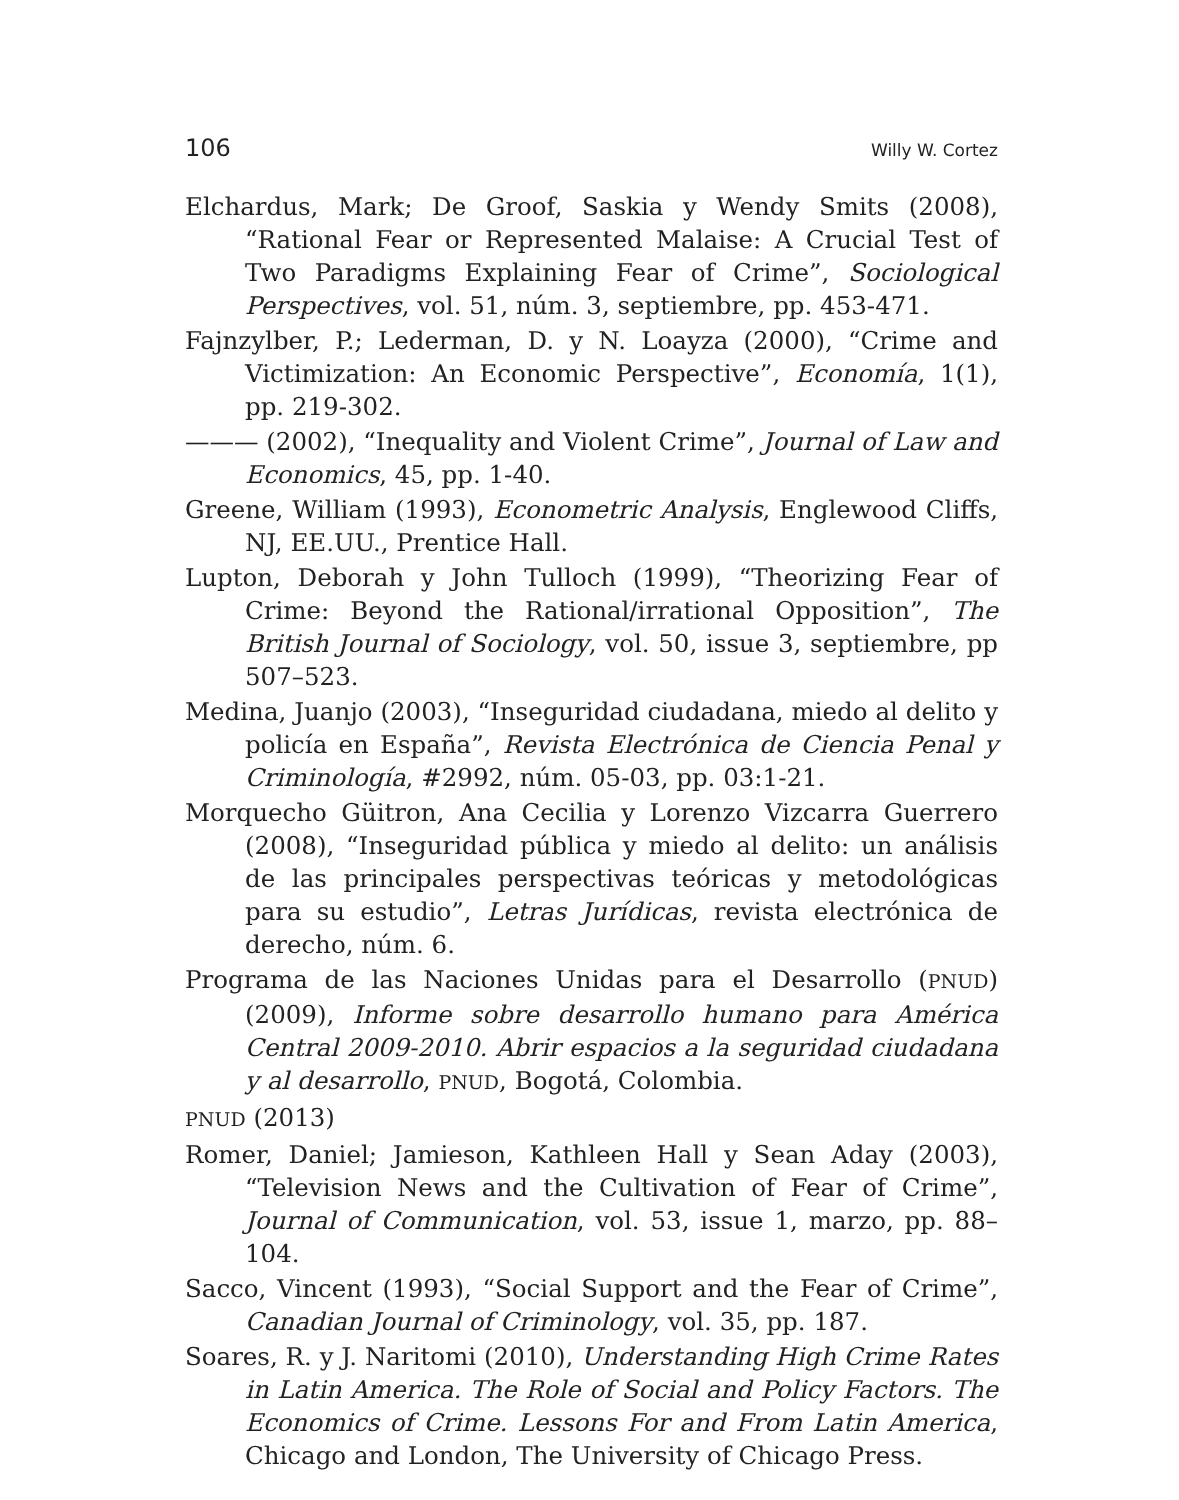106 Willy W. Cortez
Elchardus, Mark; De Groof, Saskia y Wendy Smits (2008), “Rational Fear or Represented Malaise: A Crucial Test of Two Paradigms Explaining Fear of Crime”, Sociological Perspectives, vol. 51, núm. 3, septiembre, pp. 453-471.
Fajnzylber, P.; Lederman, D. y N. Loayza (2000), “Crime and Victimization: An Economic Perspective”, Economía, 1(1), pp. 219-302.
——— (2002), “Inequality and Violent Crime”, Journal of Law and Economics, 45, pp. 1-40.
Greene, William (1993), Econometric Analysis, Englewood Cliffs, NJ, EE.UU., Prentice Hall.
Lupton, Deborah y John Tulloch (1999), “Theorizing Fear of Crime: Beyond the Rational/irrational Opposition”, The British Journal of Sociology, vol. 50, issue 3, septiembre, pp 507–523.
Medina, Juanjo (2003), “Inseguridad ciudadana, miedo al delito y policía en España”, Revista Electrónica de Ciencia Penal y Criminología, #2992, núm. 05-03, pp. 03:1-21.
Morquecho Güitron, Ana Cecilia y Lorenzo Vizcarra Guerrero (2008), “Inseguridad pública y miedo al delito: un análisis de las principales perspectivas teóricas y metodológicas para su estudio”, Letras Jurídicas, revista electrónica de derecho, núm. 6.
Programa de las Naciones Unidas para el Desarrollo (PNUD) (2009), Informe sobre desarrollo humano para América Central 2009-2010. Abrir espacios a la seguridad ciudadana y al desarrollo, PNUD, Bogotá, Colombia.
PNUD (2013)
Romer, Daniel; Jamieson, Kathleen Hall y Sean Aday (2003), “Television News and the Cultivation of Fear of Crime”, Journal of Communication, vol. 53, issue 1, marzo, pp. 88–104.
Sacco, Vincent (1993), “Social Support and the Fear of Crime”, Canadian Journal of Criminology, vol. 35, pp. 187.
Soares, R. y J. Naritomi (2010), Understanding High Crime Rates in Latin America. The Role of Social and Policy Factors. The Economics of Crime. Lessons For and From Latin America, Chicago and London, The University of Chicago Press.